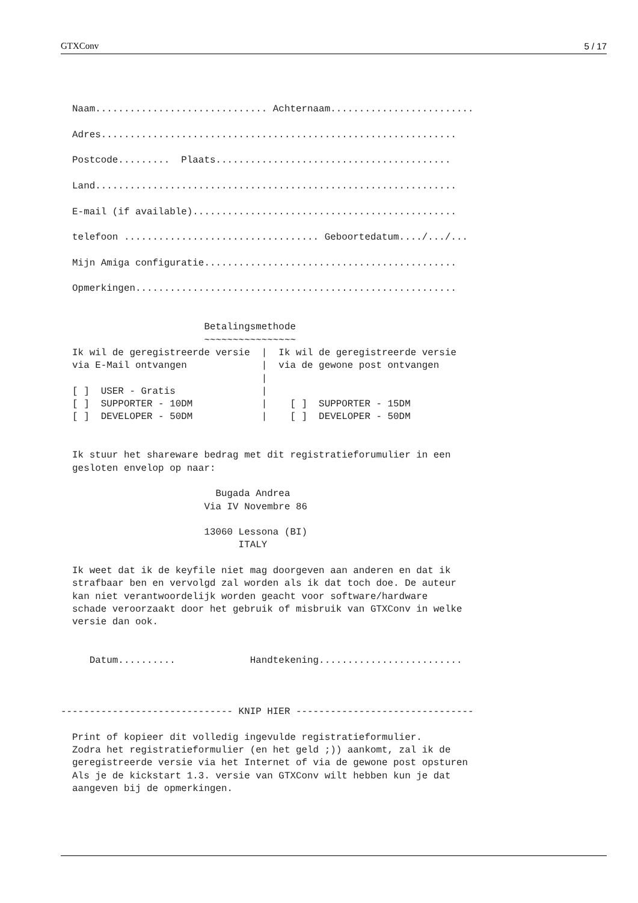GTXConv 5 / 17
  Naam.............................. Achternaam.........................

  Adres..............................................................

  Postcode.........  Plaats.........................................

  Land...............................................................

  E-mail (if available)..............................................

  telefoon .................................. Geboortedatum..../.../...

  Mijn Amiga configuratie............................................

  Opmerkingen........................................................


                         Betalingsmethode
                         ~~~~~~~~~~~~~~~~
  Ik wil de geregistreerde versie  |  Ik wil de geregistreerde versie
  via E-Mail ontvangen             |  via de gewone post ontvangen
                                   |
  [ ]  USER - Gratis               |
  [ ]  SUPPORTER - 10DM            |    [ ]  SUPPORTER - 15DM
  [ ]  DEVELOPER - 50DM            |    [ ]  DEVELOPER - 50DM


  Ik stuur het shareware bedrag met dit registratieforumulier in een
  gesloten envelop op naar:

                           Bugada Andrea
                         Via IV Novembre 86

                         13060 Lessona (BI)
                               ITALY

  Ik weet dat ik de keyfile niet mag doorgeven aan anderen en dat ik
  strafbaar ben en vervolgd zal worden als ik dat toch doe. De auteur
  kan niet verantwoordelijk worden geacht voor software/hardware
  schade veroorzaakt door het gebruik of misbruik van GTXConv in welke
  versie dan ook.


     Datum..........             Handtekening.........................



------------------------------ KNIP HIER -------------------------------

  Print of kopieer dit volledig ingevulde registratieformulier.
  Zodra het registratieformulier (en het geld ;)) aankomt, zal ik de
  geregistreerde versie via het Internet of via de gewone post opsturen
  Als je de kickstart 1.3. versie van GTXConv wilt hebben kun je dat
  aangeven bij de opmerkingen.